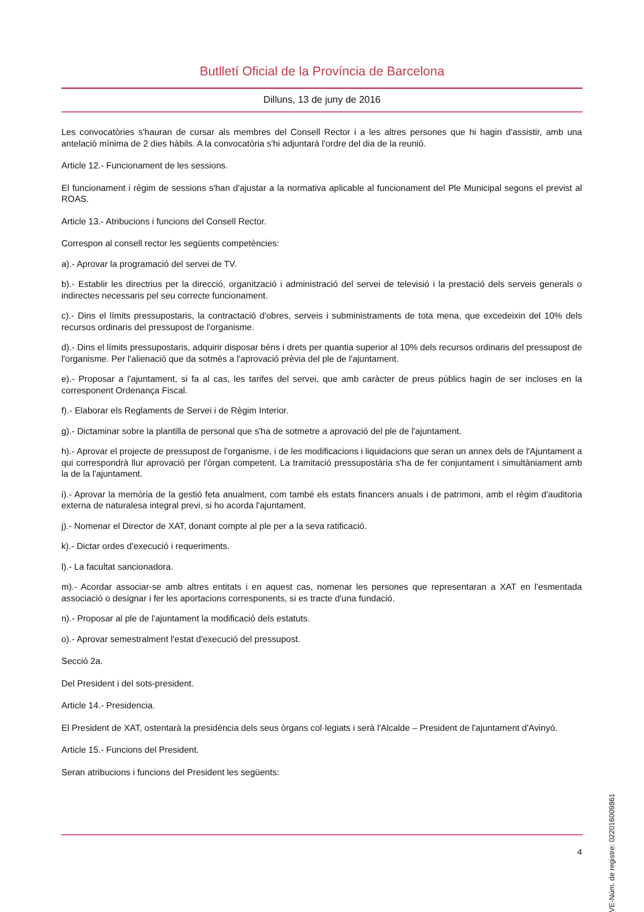Butlletí Oficial de la Província de Barcelona
Dilluns, 13 de juny de 2016
Les convocatòries s'hauran de cursar als membres del Consell Rector i a les altres persones que hi hagin d'assistir, amb una antelació mínima de 2 dies hàbils. A la convocatòria s'hi adjuntarà l'ordre del dia de la reunió.
Article 12.- Funcionament de les sessions.
El funcionament i règim de sessions s'han d'ajustar a la normativa aplicable al funcionament del Ple Municipal segons el previst al ROAS.
Article 13.- Atribucions i funcions del Consell Rector.
Correspon al consell rector les següents competències:
a).- Aprovar la programació del servei de TV.
b).- Establir les directrius per la direcció, organització i administració del servei de televisió i la prestació dels serveis generals o indirectes necessaris pel seu correcte funcionament.
c).- Dins el límits pressupostaris, la contractació d'obres, serveis i subministraments de tota mena, que excedeixin del 10% dels recursos ordinaris del pressupost de l'organisme.
d).- Dins el límits pressupostaris, adquirir disposar béns i drets per quantia superior al 10% dels recursos ordinaris del pressupost de l'organisme. Per l'alienació que da sotmès a l'aprovació prèvia del ple de l'ajuntament.
e).- Proposar a l'ajuntament, si fa al cas, les tarifes del servei, que amb caràcter de preus públics hagin de ser incloses en la corresponent Ordenança Fiscal.
f).- Elaborar els Reglaments de Servei i de Règim Interior.
g).- Dictaminar sobre la plantilla de personal que s'ha de sotmetre a aprovació del ple de l'ajuntament.
h).- Aprovar el projecte de pressupost de l'organisme, i de les modificacions i liquidacions que seran un annex dels de l'Ajuntament a qui correspondrà llur aprovació per l'òrgan competent. La tramitació pressupostària s'ha de fer conjuntament i simultàniament amb la de la l'ajuntament.
i).- Aprovar la memòria de la gestió feta anualment, com també els estats financers anuals i de patrimoni, amb el règim d'auditoria externa de naturalesa integral previ, si ho acorda l'ajuntament.
j).- Nomenar el Director de XAT, donant compte al ple per a la seva ratificació.
k).- Dictar ordes d'execució i requeriments.
l).- La facultat sancionadora.
m).- Acordar associar-se amb altres entitats i en aquest cas, nomenar les persones que representaran a XAT en l'esmentada associació o designar i fer les aportacions corresponents, si es tracte d'una fundació.
n).- Proposar al ple de l'ajuntament la modificació dels estatuts.
o).- Aprovar semestralment l'estat d'execució del pressupost.
Secció 2a.
Del President i del sots-president.
Article 14.- Presidencia.
El President de XAT, ostentarà la presidència dels seus òrgans col·legiats i serà l'Alcalde – President de l'ajuntament d'Avinyó.
Article 15.- Funcions del President.
Seran atribucions i funcions del President les següents:
4
CVE-Núm. de registre: 022016009861